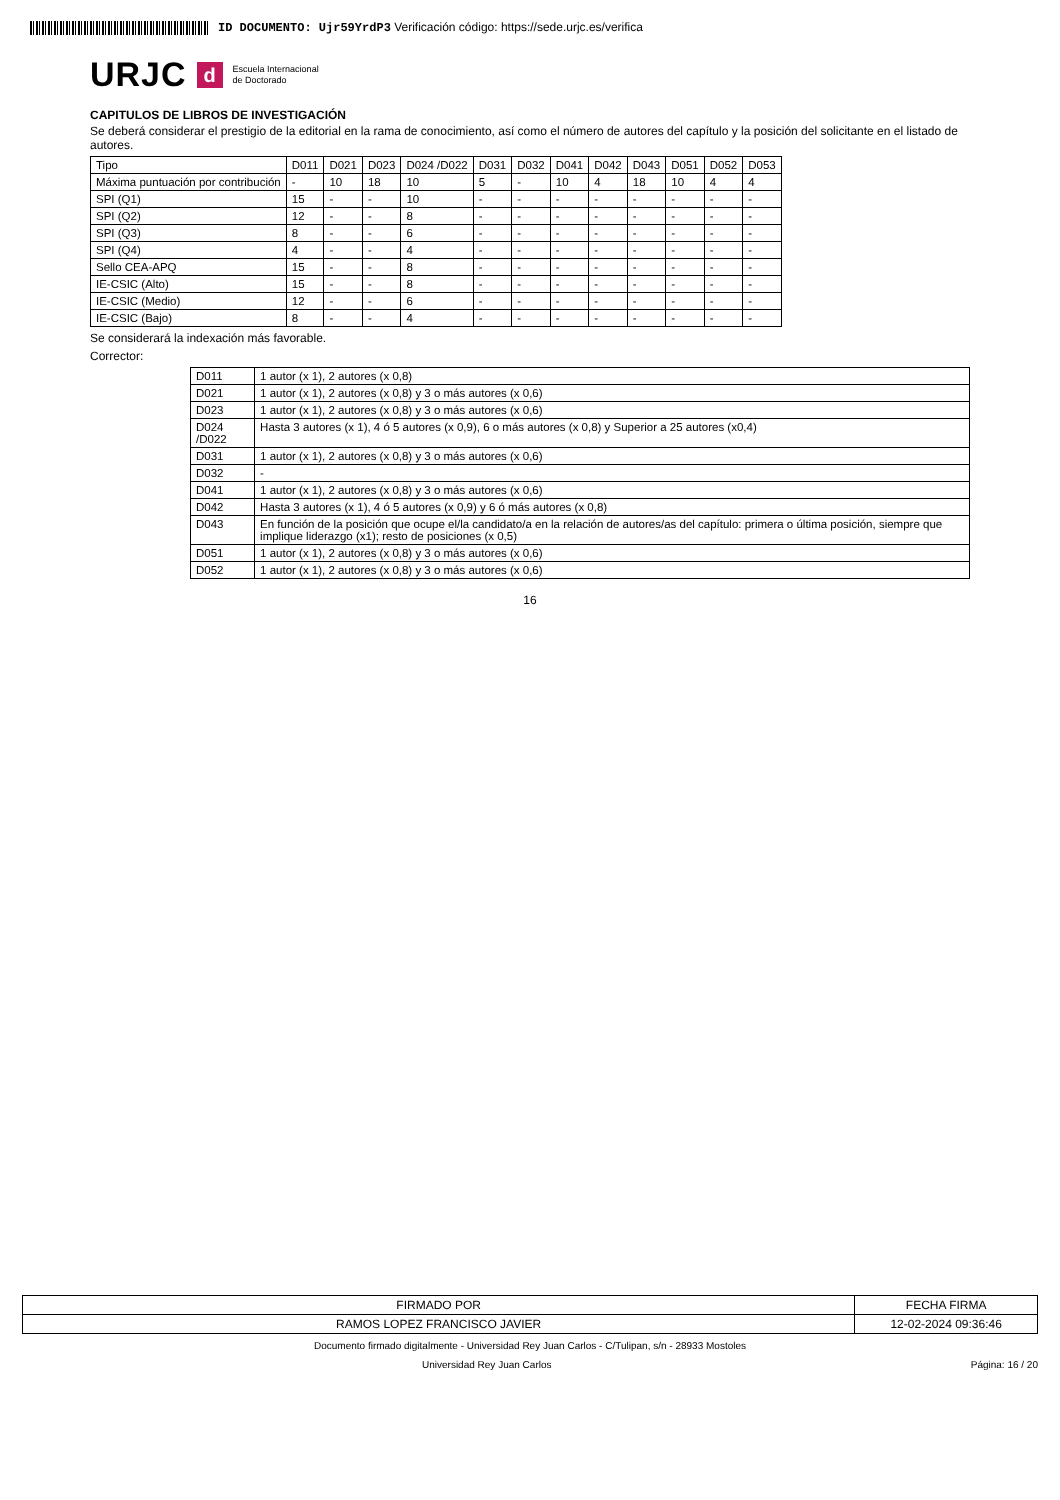ID DOCUMENTO: Ujr59YrdP3 Verificación código: https://sede.urjc.es/verifica
URJC d Escuela Internacional
de Doctorado
CAPITULOS DE LIBROS DE INVESTIGACIÓN
Se deberá considerar el prestigio de la editorial en la rama de conocimiento, así como el número de autores del capítulo y la posición del solicitante en el listado de autores.
| Tipo | D011 | D021 | D023 | D024 /D022 | D031 | D032 | D041 | D042 | D043 | D051 | D052 | D053 |
| --- | --- | --- | --- | --- | --- | --- | --- | --- | --- | --- | --- | --- |
| Máxima puntuación por contribución | - | 10 | 18 | 10 | 5 | - | 10 | 4 | 18 | 10 | 4 | 4 |
| SPI (Q1) | 15 | - | - | 10 | - | - | - | - | - | - | - | - |
| SPI (Q2) | 12 | - | - | 8 | - | - | - | - | - | - | - | - |
| SPI (Q3) | 8 | - | - | 6 | - | - | - | - | - | - | - | - |
| SPI (Q4) | 4 | - | - | 4 | - | - | - | - | - | - | - | - |
| Sello CEA-APQ | 15 | - | - | 8 | - | - | - | - | - | - | - | - |
| IE-CSIC (Alto) | 15 | - | - | 8 | - | - | - | - | - | - | - | - |
| IE-CSIC (Medio) | 12 | - | - | 6 | - | - | - | - | - | - | - | - |
| IE-CSIC (Bajo) | 8 | - | - | 4 | - | - | - | - | - | - | - | - |
Se considerará la indexación más favorable.
Corrector:
| D011 | 1 autor (x 1), 2 autores (x 0,8) |
| D021 | 1 autor (x 1), 2 autores (x 0,8) y 3 o más autores (x 0,6) |
| D023 | 1 autor (x 1), 2 autores (x 0,8) y 3 o más autores (x 0,6) |
| D024 /D022 | Hasta 3 autores (x 1), 4 ó 5 autores (x 0,9), 6 o más autores (x 0,8) y Superior a 25 autores (x0,4) |
| D031 | 1 autor (x 1), 2 autores (x 0,8) y 3 o más autores (x 0,6) |
| D032 | - |
| D041 | 1 autor (x 1), 2 autores (x 0,8) y 3 o más autores (x 0,6) |
| D042 | Hasta 3 autores (x 1), 4 ó 5 autores (x 0,9) y 6 ó más autores (x 0,8) |
| D043 | En función de la posición que ocupe el/la candidato/a en la relación de autores/as del capítulo: primera o última posición, siempre que implique liderazgo (x1); resto de posiciones (x 0,5) |
| D051 | 1 autor (x 1), 2 autores (x 0,8) y 3 o más autores (x 0,6) |
| D052 | 1 autor (x 1), 2 autores (x 0,8) y 3 o más autores (x 0,6) |
16
| FIRMADO POR | FECHA FIRMA |
| RAMOS LOPEZ FRANCISCO JAVIER | 12-02-2024 09:36:46 |
Documento firmado digitalmente - Universidad Rey Juan Carlos - C/Tulipan, s/n - 28933 Mostoles
Universidad Rey Juan Carlos Página: 16 / 20